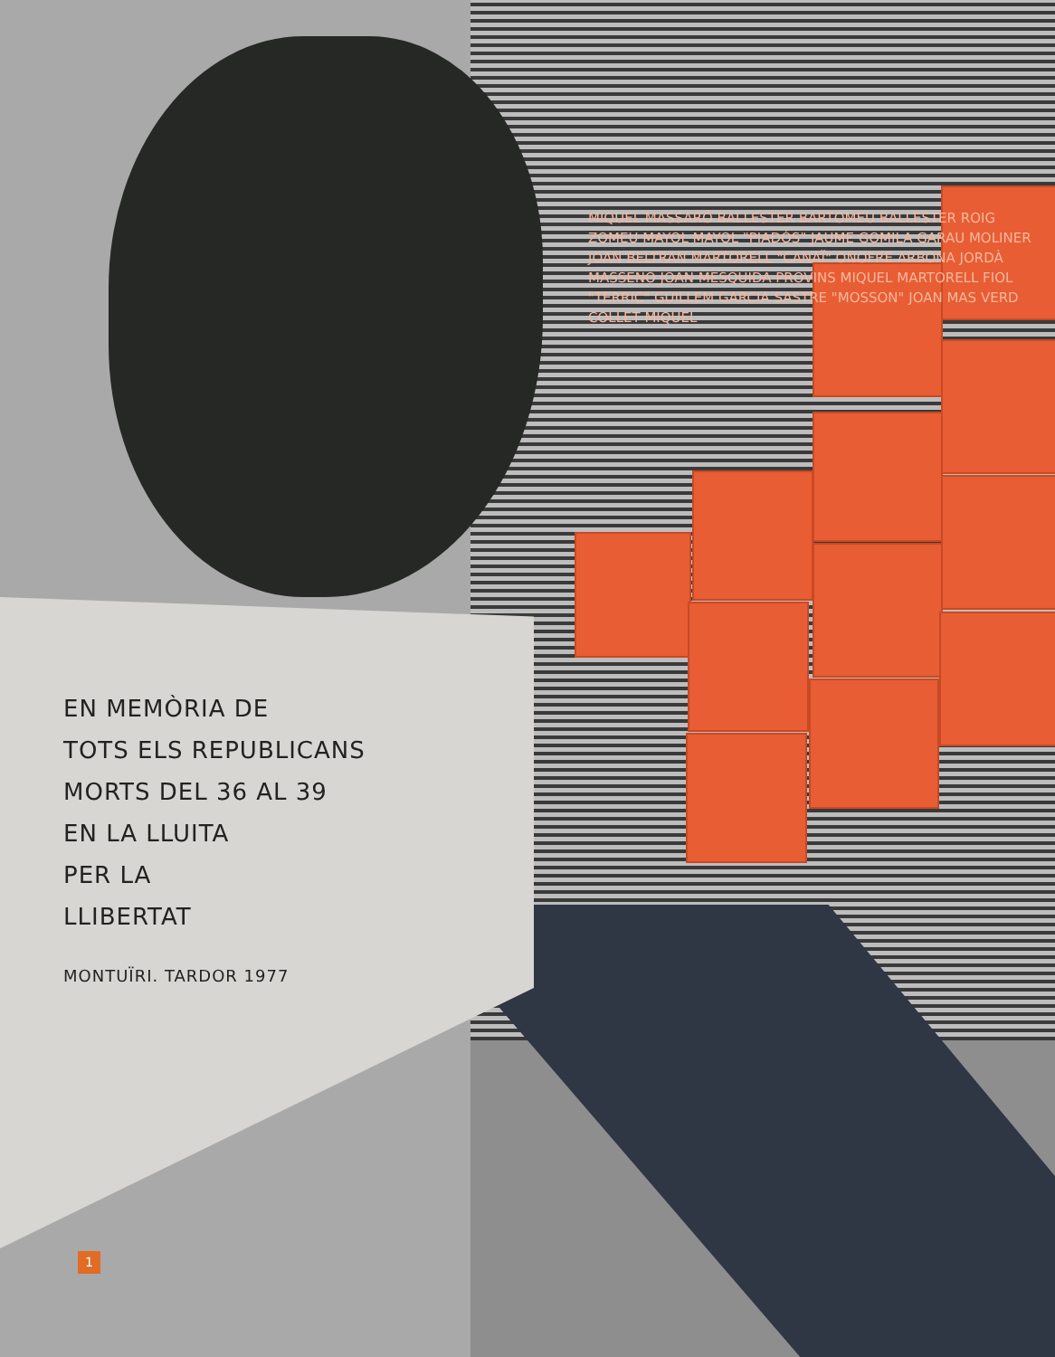EN MEMÒRIA DE
TOTS ELS REPUBLICANS
MORTS DEL 36 AL 39
EN LA LLUITA
PER LA
LLIBERTAT
MONTUÏRI. TARDOR 1977
MIQUEL MASSARÓ BALLESTER BARTOMEU BALLESTER ROIG ZOMEU MAYOL MAYOL "PIADÓS" JAUME GOMILA GARAU MOLINER JOAN BELTRAN MARTORELL "CANAÏ" ONOFRE ARBONA JORDÀ MASSENO JOAN MESQUIDA PROVINS MIQUEL MARTORELL FIOL "TERRIC" GUILLEM GARCIA SASTRE "MOSSON" JOAN MAS VERD COLLET MIQUEL
1